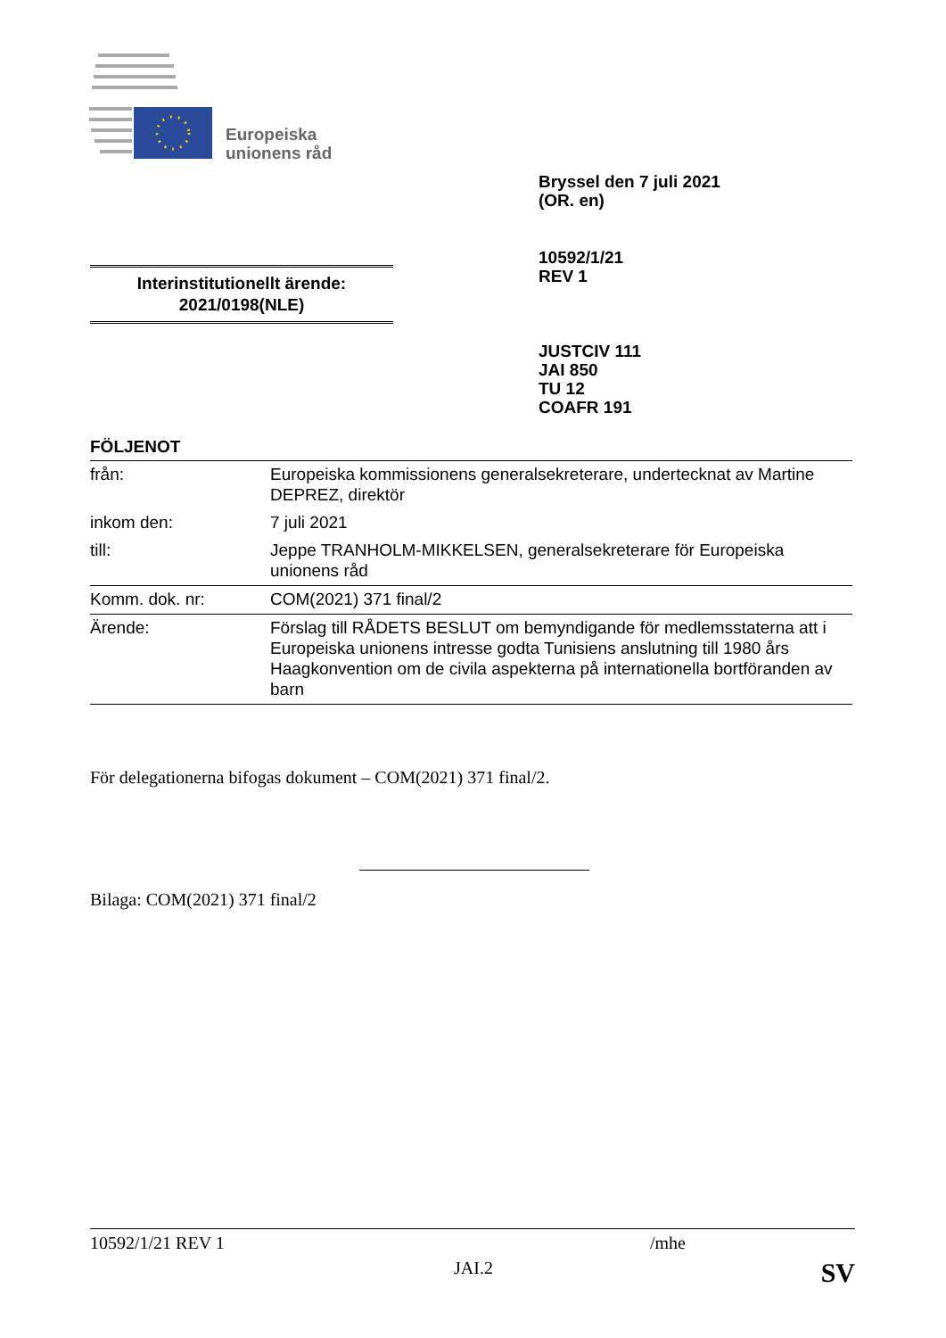Europeiska
unionens råd
Bryssel den 7 juli 2021
(OR. en)
10592/1/21
REV 1
Interinstitutionellt ärende:
2021/0198(NLE)
JUSTCIV 111
JAI 850
TU 12
COAFR 191
FÖLJENOT
| från: | Europeiska kommissionens generalsekreterare, undertecknat av Martine DEPREZ, direktör |
| inkom den: | 7 juli 2021 |
| till: | Jeppe TRANHOLM-MIKKELSEN, generalsekreterare för Europeiska unionens råd |
| Komm. dok. nr: | COM(2021) 371 final/2 |
| Ärende: | Förslag till RÅDETS BESLUT om bemyndigande för medlemsstaterna att i Europeiska unionens intresse godta Tunisiens anslutning till 1980 års Haagkonvention om de civila aspekterna på internationella bortföranden av barn |
För delegationerna bifogas dokument – COM(2021) 371 final/2.
Bilaga: COM(2021) 371 final/2
10592/1/21 REV 1 /mhe
JAI.2 SV